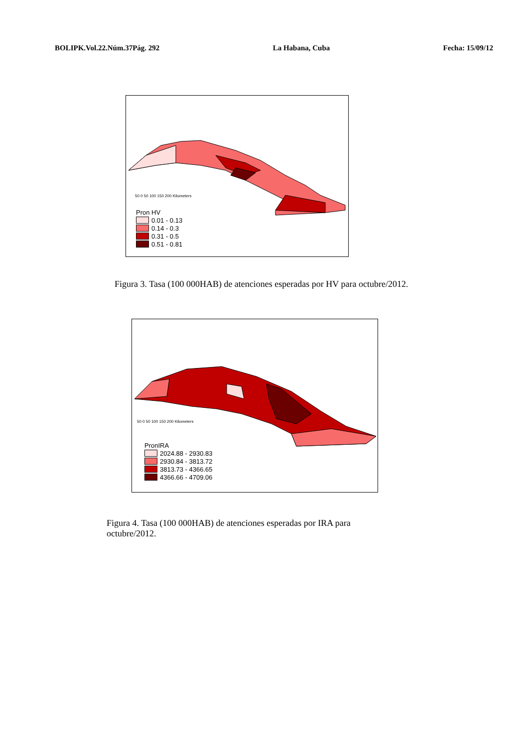BOLIPK.Vol.22.Núm.37Pág. 292 La Habana, Cuba Fecha: 15/09/12
50 0 50 100 150 200 Kilometers
Pron HV
0.01 - 0.13
0.14 - 0.3
0.31 - 0.5
0.51 - 0.81
Figura 3. Tasa (100 000HAB) de atenciones esperadas por HV para octubre/2012.
50 0 50 100 150 200 Kilometers
PronIRA
2024.88 - 2930.83
2930.84 - 3813.72
3813.73 - 4366.65
4366.66 - 4709.06
Figura 4. Tasa (100 000HAB) de atenciones esperadas por IRA para octubre/2012.